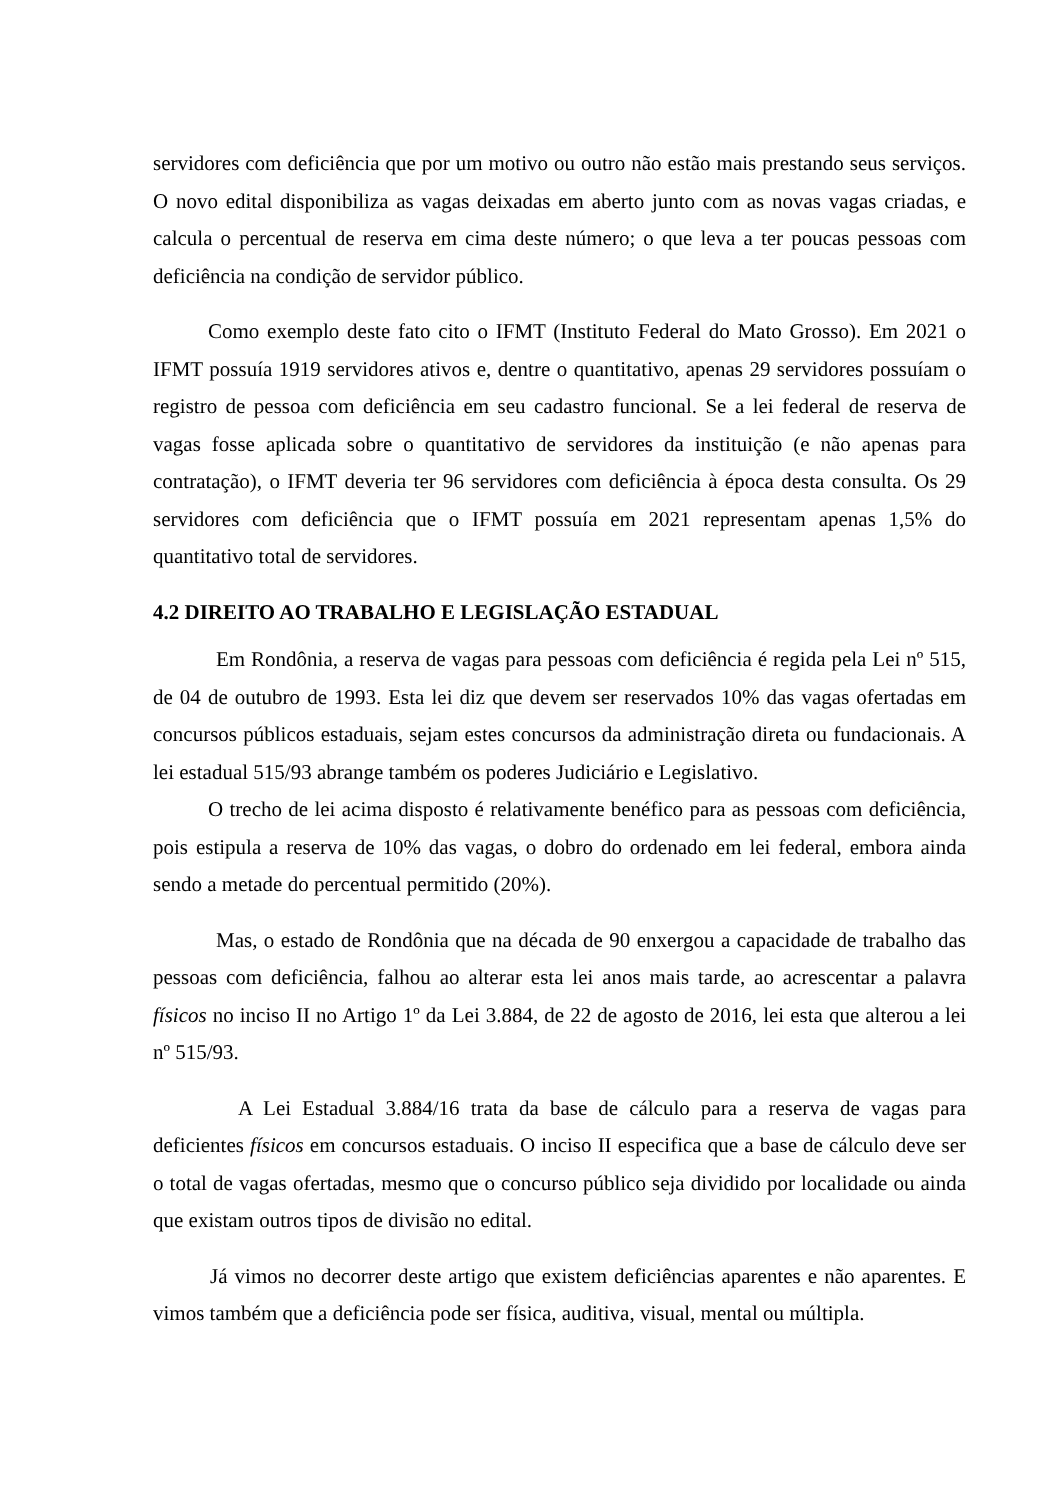servidores com deficiência que por um motivo ou outro não estão mais prestando seus serviços. O novo edital disponibiliza as vagas deixadas em aberto junto com as novas vagas criadas, e calcula o percentual de reserva em cima deste número; o que leva a ter poucas pessoas com deficiência na condição de servidor público.
Como exemplo deste fato cito o IFMT (Instituto Federal do Mato Grosso). Em 2021 o IFMT possuía 1919 servidores ativos e, dentre o quantitativo, apenas 29 servidores possuíam o registro de pessoa com deficiência em seu cadastro funcional. Se a lei federal de reserva de vagas fosse aplicada sobre o quantitativo de servidores da instituição (e não apenas para contratação), o IFMT deveria ter 96 servidores com deficiência à época desta consulta. Os 29 servidores com deficiência que o IFMT possuía em 2021 representam apenas 1,5% do quantitativo total de servidores.
4.2 DIREITO AO TRABALHO E LEGISLAÇÃO ESTADUAL
Em Rondônia, a reserva de vagas para pessoas com deficiência é regida pela Lei nº 515, de 04 de outubro de 1993. Esta lei diz que devem ser reservados 10% das vagas ofertadas em concursos públicos estaduais, sejam estes concursos da administração direta ou fundacionais. A lei estadual 515/93 abrange também os poderes Judiciário e Legislativo.
O trecho de lei acima disposto é relativamente benéfico para as pessoas com deficiência, pois estipula a reserva de 10% das vagas, o dobro do ordenado em lei federal, embora ainda sendo a metade do percentual permitido (20%).
Mas, o estado de Rondônia que na década de 90 enxergou a capacidade de trabalho das pessoas com deficiência, falhou ao alterar esta lei anos mais tarde, ao acrescentar a palavra físicos no inciso II no Artigo 1º da Lei 3.884, de 22 de agosto de 2016, lei esta que alterou a lei nº 515/93.
A Lei Estadual 3.884/16 trata da base de cálculo para a reserva de vagas para deficientes físicos em concursos estaduais. O inciso II especifica que a base de cálculo deve ser o total de vagas ofertadas, mesmo que o concurso público seja dividido por localidade ou ainda que existam outros tipos de divisão no edital.
Já vimos no decorrer deste artigo que existem deficiências aparentes e não aparentes. E vimos também que a deficiência pode ser física, auditiva, visual, mental ou múltipla.